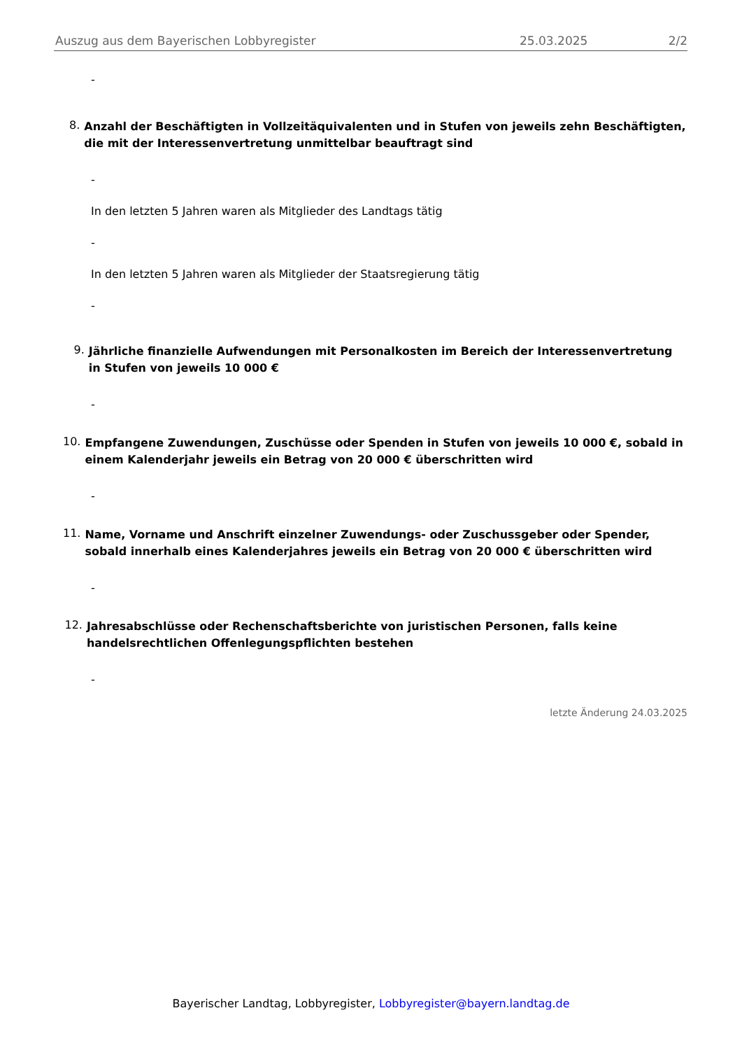Auszug aus dem Bayerischen Lobbyregister 25.03.2025 2/2
-
8. Anzahl der Beschäftigten in Vollzeitäquivalenten und in Stufen von jeweils zehn Beschäftigten, die mit der Interessenvertretung unmittelbar beauftragt sind
-
In den letzten 5 Jahren waren als Mitglieder des Landtags tätig
-
In den letzten 5 Jahren waren als Mitglieder der Staatsregierung tätig
-
9. Jährliche finanzielle Aufwendungen mit Personalkosten im Bereich der Interessenvertretung in Stufen von jeweils 10 000 €
-
10. Empfangene Zuwendungen, Zuschüsse oder Spenden in Stufen von jeweils 10 000 €, sobald in einem Kalenderjahr jeweils ein Betrag von 20 000 € überschritten wird
-
11. Name, Vorname und Anschrift einzelner Zuwendungs- oder Zuschussgeber oder Spender, sobald innerhalb eines Kalenderjahres jeweils ein Betrag von 20 000 € überschritten wird
-
12. Jahresabschlüsse oder Rechenschaftsberichte von juristischen Personen, falls keine handelsrechtlichen Offenlegungspflichten bestehen
-
letzte Änderung 24.03.2025
Bayerischer Landtag, Lobbyregister, Lobbyregister@bayern.landtag.de